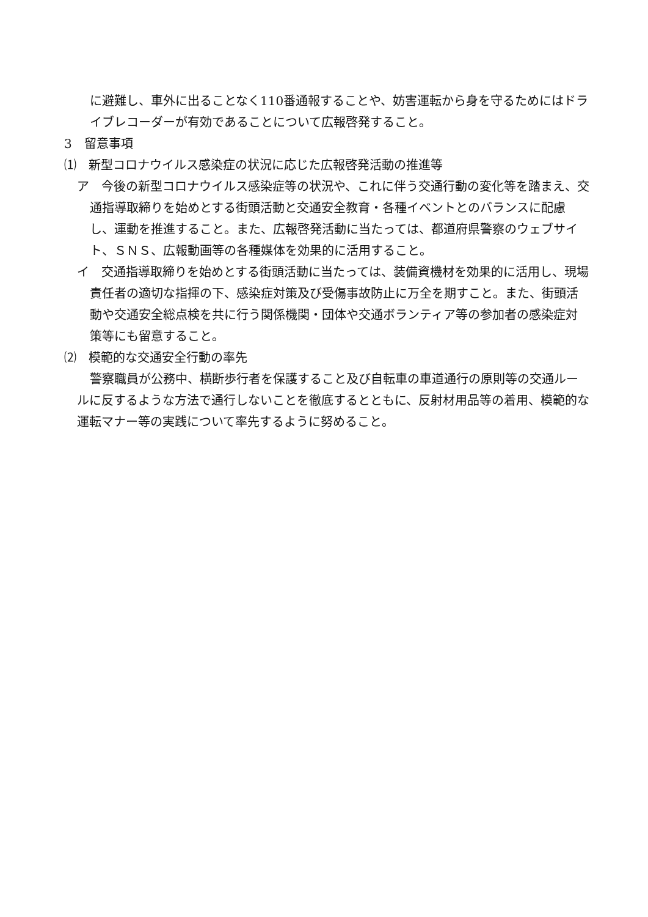に避難し、車外に出ることなく110番通報することや、妨害運転から身を守るためにはドライブレコーダーが有効であることについて広報啓発すること。
3　留意事項
⑴　新型コロナウイルス感染症の状況に応じた広報啓発活動の推進等
ア　今後の新型コロナウイルス感染症等の状況や、これに伴う交通行動の変化等を踏まえ、交通指導取締りを始めとする街頭活動と交通安全教育・各種イベントとのバランスに配慮し、運動を推進すること。また、広報啓発活動に当たっては、都道府県警察のウェブサイト、ＳＮＳ、広報動画等の各種媒体を効果的に活用すること。
イ　交通指導取締りを始めとする街頭活動に当たっては、装備資機材を効果的に活用し、現場責任者の適切な指揮の下、感染症対策及び受傷事故防止に万全を期すこと。また、街頭活動や交通安全総点検を共に行う関係機関・団体や交通ボランティア等の参加者の感染症対策等にも留意すること。
⑵　模範的な交通安全行動の率先
警察職員が公務中、横断歩行者を保護すること及び自転車の車道通行の原則等の交通ルールに反するような方法で通行しないことを徹底するとともに、反射材用品等の着用、模範的な運転マナー等の実践について率先するように努めること。